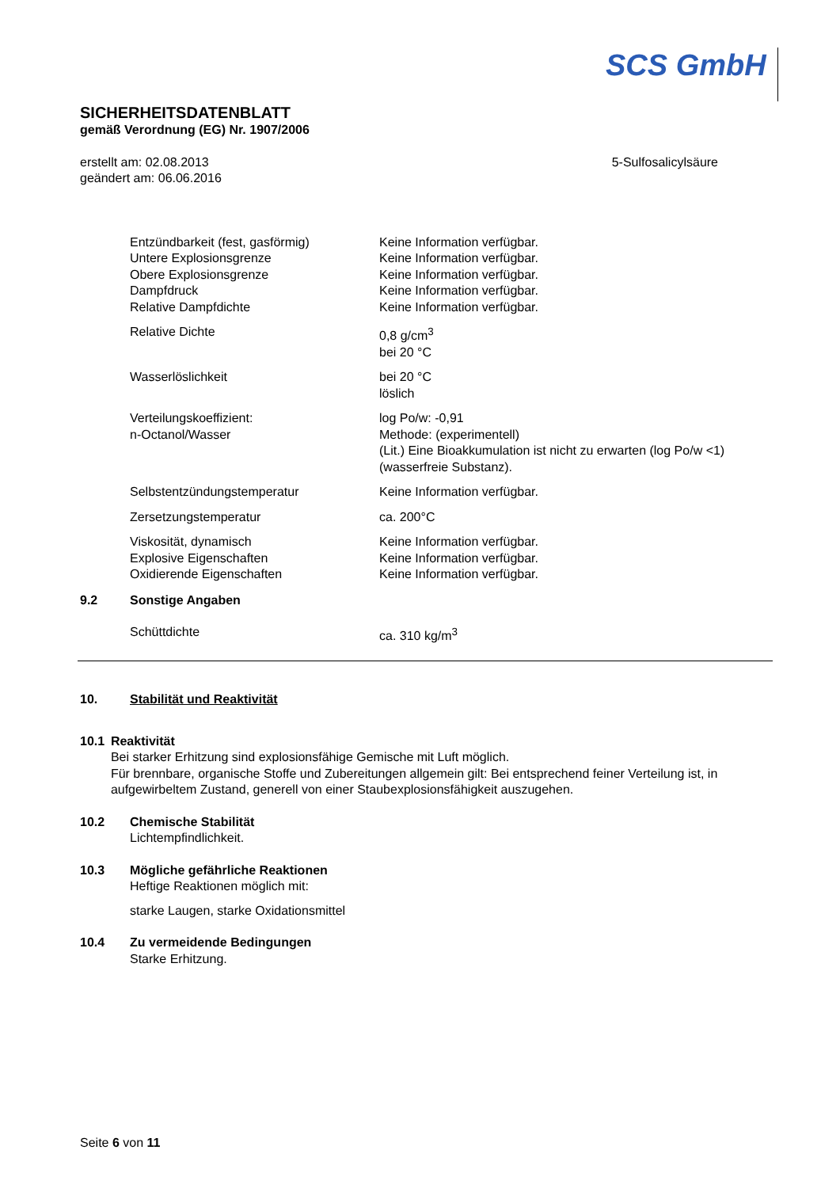SCS GmbH
SICHERHEITSDATENBLATT
gemäß Verordnung (EG) Nr. 1907/2006
erstellt am: 02.08.2013
geändert am: 06.06.2016
5-Sulfosalicylsäure
| Entzündbarkeit (fest, gasförmig) | Keine Information verfügbar. |
| Untere Explosionsgrenze | Keine Information verfügbar. |
| Obere Explosionsgrenze | Keine Information verfügbar. |
| Dampfdruck | Keine Information verfügbar. |
| Relative Dampfdichte | Keine Information verfügbar. |
| Relative Dichte | 0,8 g/cm<sup>3</sup> bei 20 °C |
| Wasserlöslichkeit | bei 20 °C löslich |
| Verteilungskoeffizient: n-Octanol/Wasser | log Po/w: -0,91 Methode: (experimentell) (Lit.) Eine Bioakkumulation ist nicht zu erwarten (log Po/w <1) (wasserfreie Substanz). |
| Selbstentzündungstemperatur | Keine Information verfügbar. |
| Zersetzungstemperatur | ca. 200°C |
| Viskosität, dynamisch | Keine Information verfügbar. |
| Explosive Eigenschaften | Keine Information verfügbar. |
| Oxidierende Eigenschaften | Keine Information verfügbar. |
9.2 Sonstige Angaben
| Schüttdichte | ca. 310 kg/m<sup>3</sup> |
10. Stabilität und Reaktivität
10.1 Reaktivität
Bei starker Erhitzung sind explosionsfähige Gemische mit Luft möglich.
Für brennbare, organische Stoffe und Zubereitungen allgemein gilt: Bei entsprechend feiner Verteilung ist, in aufgewirbeltem Zustand, generell von einer Staubexplosionsfähigkeit auszugehen.
10.2 Chemische Stabilität
Lichtempfindlichkeit.
10.3 Mögliche gefährliche Reaktionen
Heftige Reaktionen möglich mit:
starke Laugen, starke Oxidationsmittel
10.4 Zu vermeidende Bedingungen
Starke Erhitzung.
Seite 6 von 11